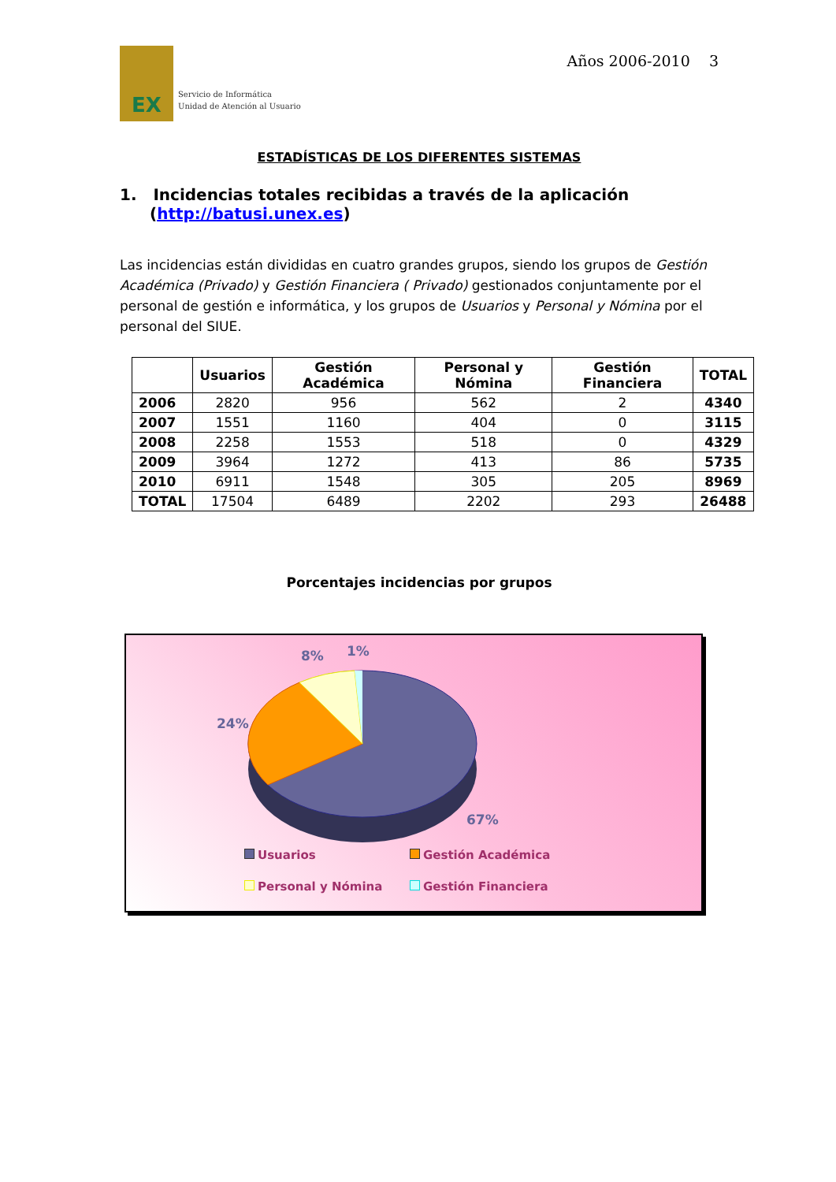EX
Servicio de Informática
Unidad de Atención al Usuario
Años 2006-2010 3
ESTADÍSTICAS DE LOS DIFERENTES SISTEMAS
1. Incidencias totales recibidas a través de la aplicación (http://batusi.unex.es)
Las incidencias están divididas en cuatro grandes grupos, siendo los grupos de Gestión Académica (Privado) y Gestión Financiera ( Privado) gestionados conjuntamente por el personal de gestión e informática, y los grupos de Usuarios y Personal y Nómina por el personal del SIUE.
| | Usuarios | Gestión Académica | Personal y Nómina | Gestión Financiera | TOTAL |
| --- | --- | --- | --- | --- | --- |
| 2006 | 2820 | 956 | 562 | 2 | 4340 |
| 2007 | 1551 | 1160 | 404 | 0 | 3115 |
| 2008 | 2258 | 1553 | 518 | 0 | 4329 |
| 2009 | 3964 | 1272 | 413 | 86 | 5735 |
| 2010 | 6911 | 1548 | 305 | 205 | 8969 |
| TOTAL | 17504 | 6489 | 2202 | 293 | 26488 |
Porcentajes incidencias por grupos
8% 1%
24%
67%
Usuarios
Gestión Académica
Personal y Nómina
Gestión Financiera